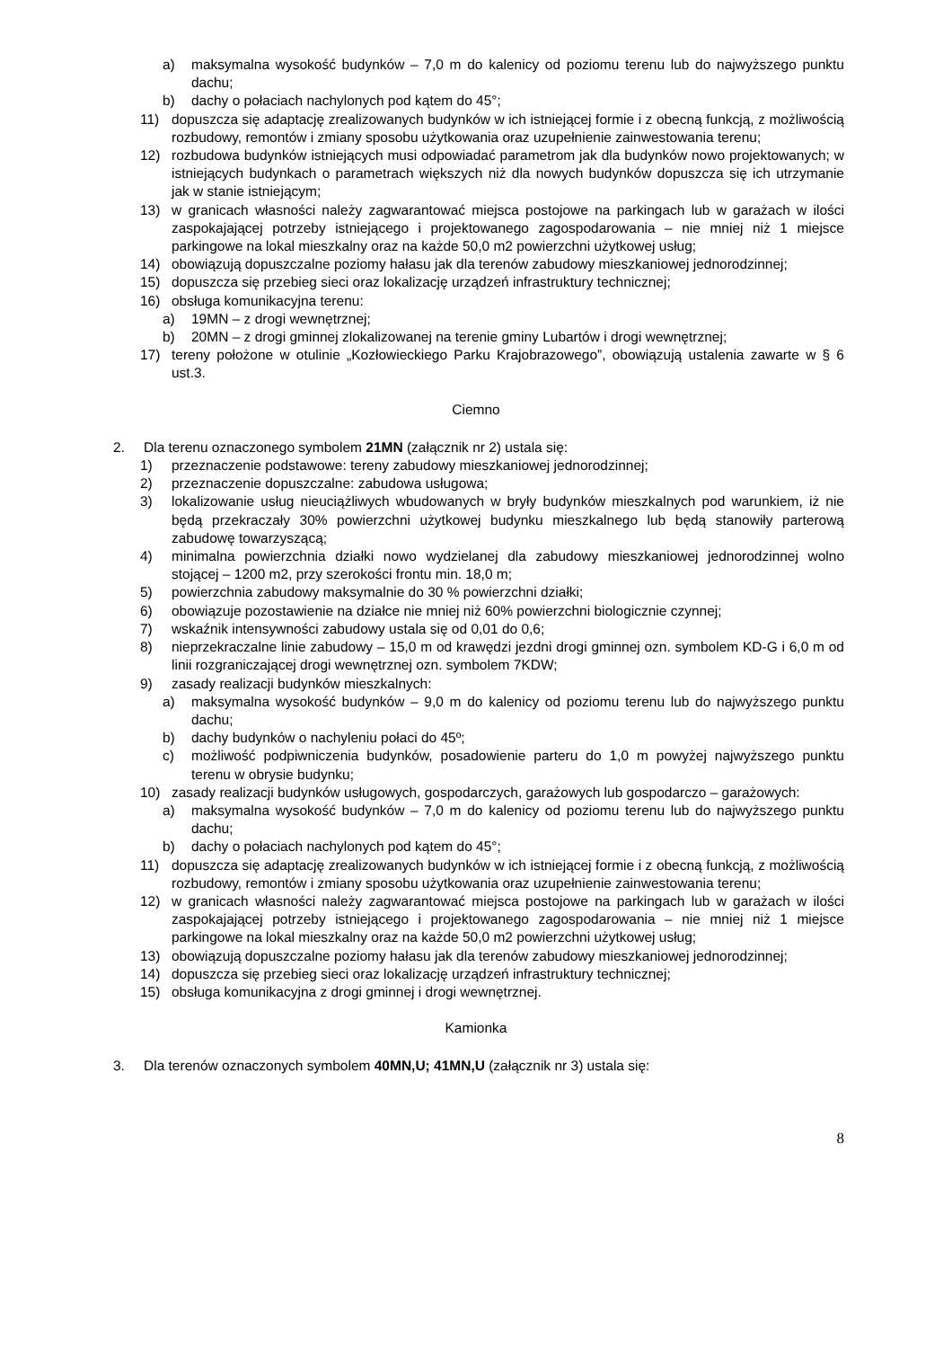a) maksymalna wysokość budynków – 7,0 m do kalenicy od poziomu terenu lub do najwyższego punktu dachu;
b) dachy o połaciach nachylonych pod kątem do 45°;
11) dopuszcza się adaptację zrealizowanych budynków w ich istniejącej formie i z obecną funkcją, z możliwością rozbudowy, remontów i zmiany sposobu użytkowania oraz uzupełnienie zainwestowania terenu;
12) rozbudowa budynków istniejących musi odpowiadać parametrom jak dla budynków nowo projektowanych; w istniejących budynkach o parametrach większych niż dla nowych budynków dopuszcza się ich utrzymanie jak w stanie istniejącym;
13) w granicach własności należy zagwarantować miejsca postojowe na parkingach lub w garażach w ilości zaspokajającej potrzeby istniejącego i projektowanego zagospodarowania – nie mniej niż 1 miejsce parkingowe na lokal mieszkalny oraz na każde 50,0 m2 powierzchni użytkowej usług;
14) obowiązują dopuszczalne poziomy hałasu jak dla terenów zabudowy mieszkaniowej jednorodzinnej;
15) dopuszcza się przebieg sieci oraz lokalizację urządzeń infrastruktury technicznej;
16) obsługa komunikacyjna terenu:
a) 19MN – z drogi wewnętrznej;
b) 20MN – z drogi gminnej zlokalizowanej na terenie gminy Lubartów i drogi wewnętrznej;
17) tereny położone w otulinie „Kozłowieckiego Parku Krajobrazowego”, obowiązują ustalenia zawarte w § 6 ust.3.
Ciemno
2. Dla terenu oznaczonego symbolem 21MN (załącznik nr 2) ustala się:
1) przeznaczenie podstawowe: tereny zabudowy mieszkaniowej jednorodzinnej;
2) przeznaczenie dopuszczalne: zabudowa usługowa;
3) lokalizowanie usług nieuciążliwych wbudowanych w bryły budynków mieszkalnych pod warunkiem, iż nie będą przekraczały 30% powierzchni użytkowej budynku mieszkalnego lub będą stanowiły parterową zabudowę towarzyszącą;
4) minimalna powierzchnia działki nowo wydzielanej dla zabudowy mieszkaniowej jednorodzinnej wolno stojącej – 1200 m2, przy szerokości frontu min. 18,0 m;
5) powierzchnia zabudowy maksymalnie do 30 % powierzchni działki;
6) obowiązuje pozostawienie na działce nie mniej niż 60% powierzchni biologicznie czynnej;
7) wskaźnik intensywności zabudowy ustala się od 0,01 do 0,6;
8) nieprzekraczalne linie zabudowy – 15,0 m od krawędzi jezdni drogi gminnej ozn. symbolem KD-G i 6,0 m od linii rozgraniczającej drogi wewnętrznej ozn. symbolem 7KDW;
9) zasady realizacji budynków mieszkalnych:
a) maksymalna wysokość budynków – 9,0 m do kalenicy od poziomu terenu lub do najwyższego punktu dachu;
b) dachy budynków o nachyleniu połaci do 45º;
c) możliwość podpiwniczenia budynków, posadowienie parteru do 1,0 m powyżej najwyższego punktu terenu w obrysie budynku;
10) zasady realizacji budynków usługowych, gospodarczych, garażowych lub gospodarczo – garażowych:
a) maksymalna wysokość budynków – 7,0 m do kalenicy od poziomu terenu lub do najwyższego punktu dachu;
b) dachy o połaciach nachylonych pod kątem do 45°;
11) dopuszcza się adaptację zrealizowanych budynków w ich istniejącej formie i z obecną funkcją, z możliwością rozbudowy, remontów i zmiany sposobu użytkowania oraz uzupełnienie zainwestowania terenu;
12) w granicach własności należy zagwarantować miejsca postojowe na parkingach lub w garażach w ilości zaspokajającej potrzeby istniejącego i projektowanego zagospodarowania – nie mniej niż 1 miejsce parkingowe na lokal mieszkalny oraz na każde 50,0 m2 powierzchni użytkowej usług;
13) obowiązują dopuszczalne poziomy hałasu jak dla terenów zabudowy mieszkaniowej jednorodzinnej;
14) dopuszcza się przebieg sieci oraz lokalizację urządzeń infrastruktury technicznej;
15) obsługa komunikacyjna z drogi gminnej i drogi wewnętrznej.
Kamionka
3. Dla terenów oznaczonych symbolem 40MN,U; 41MN,U (załącznik nr 3) ustala się:
8